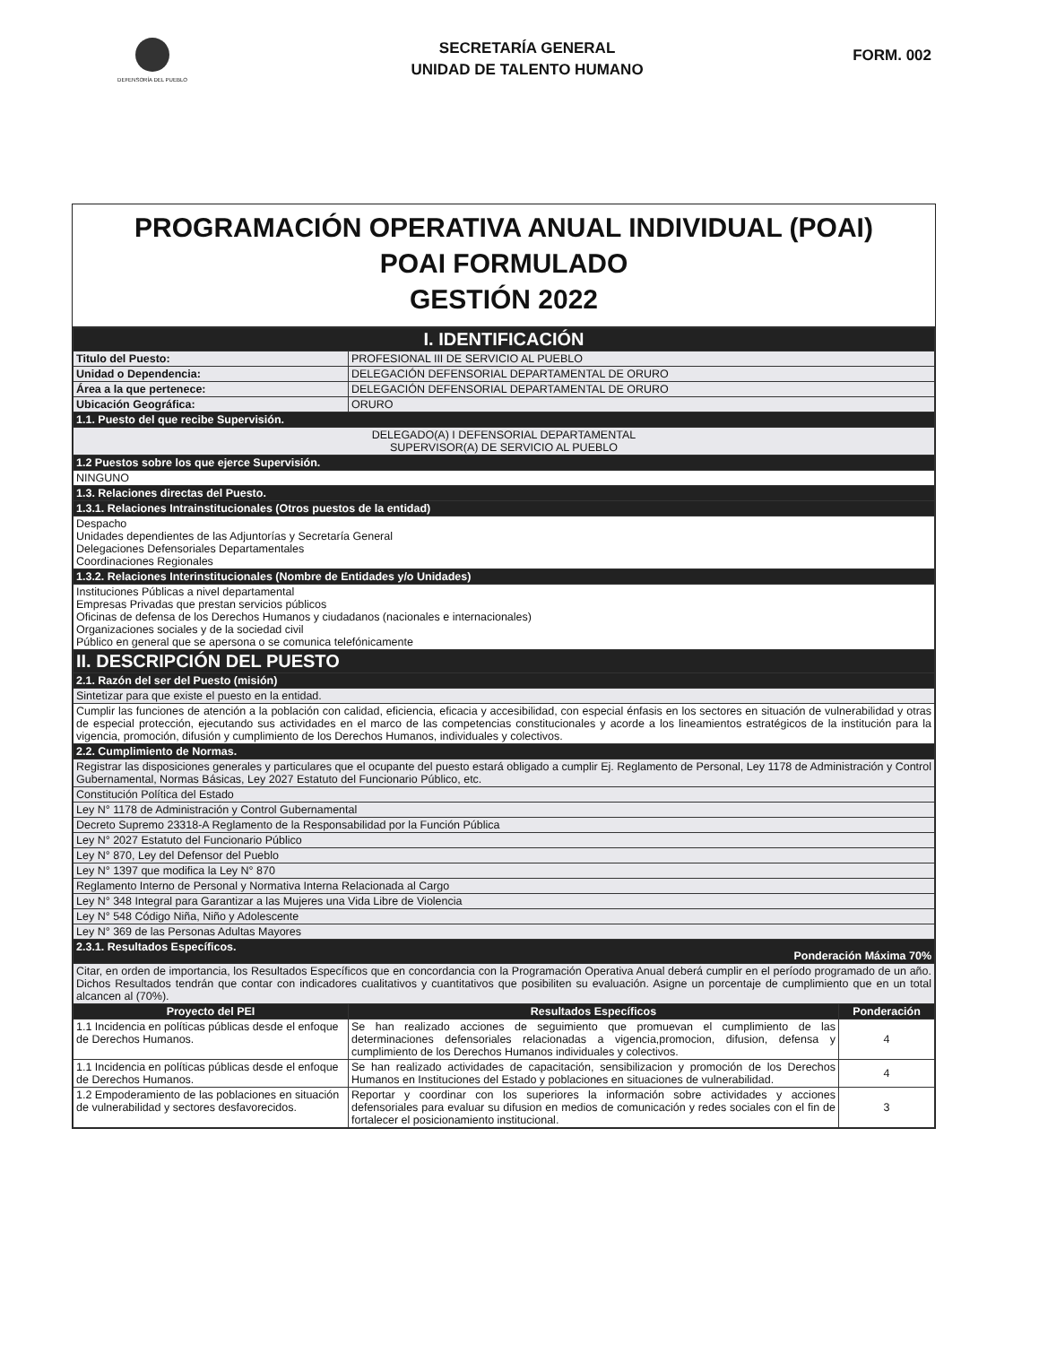DEFENSORÍA DEL PUEBLO
SECRETARÍA GENERAL
UNIDAD DE TALENTO HUMANO
FORM. 002
PROGRAMACIÓN OPERATIVA ANUAL INDIVIDUAL (POAI)
POAI FORMULADO
GESTIÓN 2022
| I. IDENTIFICACIÓN | | |
| Titulo del Puesto: | PROFESIONAL III DE SERVICIO AL PUEBLO | |
| Unidad o Dependencia: | DELEGACIÓN DEFENSORIAL DEPARTAMENTAL DE ORURO | |
| Área a la que pertenece: | DELEGACIÓN DEFENSORIAL DEPARTAMENTAL DE ORURO | |
| Ubicación Geográfica: | ORURO | |
| 1.1. Puesto del que recibe Supervisión. | | |
| DELEGADO(A) I DEFENSORIAL DEPARTAMENTAL SUPERVISOR(A) DE SERVICIO AL PUEBLO | | |
| 1.2 Puestos sobre los que ejerce Supervisión. | | |
| NINGUNO | | |
| 1.3. Relaciones directas del Puesto. | | |
| 1.3.1. Relaciones Intrainstitucionales (Otros puestos de la entidad) | | |
| Despacho Unidades dependientes de las Adjuntorías y Secretaría General Delegaciones Defensoriales Departamentales Coordinaciones Regionales | | |
| 1.3.2. Relaciones Interinstitucionales (Nombre de Entidades y/o Unidades) | | |
| Instituciones Públicas a nivel departamental Empresas Privadas que prestan servicios públicos Oficinas de defensa de los Derechos Humanos y ciudadanos (nacionales e internacionales) Organizaciones sociales y de la sociedad civil Público en general que se apersona o se comunica telefónicamente | | |
| II. DESCRIPCIÓN DEL PUESTO | | |
| 2.1. Razón del ser del Puesto (misión) | | |
| Sintetizar para que existe el puesto en la entidad. | | |
| Cumplir las funciones de atención a la población con calidad, eficiencia, eficacia y accesibilidad, con especial énfasis en los sectores en situación de vulnerabilidad y otras de especial protección, ejecutando sus actividades en el marco de las competencias constitucionales y acorde a los lineamientos estratégicos de la institución para la vigencia, promoción, difusión y cumplimiento de los Derechos Humanos, individuales y colectivos. | | |
| 2.2. Cumplimiento de Normas. | | |
| Registrar las disposiciones generales y particulares que el ocupante del puesto estará obligado a cumplir Ej. Reglamento de Personal, Ley 1178 de Administración y Control Gubernamental, Normas Básicas, Ley 2027 Estatuto del Funcionario Público, etc. | | |
| Constitución Política del Estado | | |
| Ley N° 1178 de Administración y Control Gubernamental | | |
| Decreto Supremo 23318-A Reglamento de la Responsabilidad por la Función Pública | | |
| Ley N° 2027 Estatuto del Funcionario Público | | |
| Ley N° 870, Ley del Defensor del Pueblo | | |
| Ley N° 1397 que modifica la Ley N° 870 | | |
| Reglamento Interno de Personal y Normativa Interna Relacionada al Cargo | | |
| Ley N° 348 Integral para Garantizar a las Mujeres una Vida Libre de Violencia | | |
| Ley N° 548 Código Niña, Niño y Adolescente | | |
| Ley N° 369 de las Personas Adultas Mayores | | |
| 2.3.1. Resultados Específicos. Ponderación Máxima 70% | | |
| Citar, en orden de importancia, los Resultados Específicos que en concordancia con la Programación Operativa Anual deberá cumplir en el período programado de un año. Dichos Resultados tendrán que contar con indicadores cualitativos y cuantitativos que posibiliten su evaluación. Asigne un porcentaje de cumplimiento que en un total alcancen al (70%). | | |
| Proyecto del PEI | Resultados Específicos | Ponderación |
| 1.1 Incidencia en políticas públicas desde el enfoque de Derechos Humanos. | Se han realizado acciones de seguimiento que promuevan el cumplimiento de las determinaciones defensoriales relacionadas a vigencia,promocion, difusion, defensa y cumplimiento de los Derechos Humanos individuales y colectivos. | 4 |
| 1.1 Incidencia en políticas públicas desde el enfoque de Derechos Humanos. | Se han realizado actividades de capacitación, sensibilizacion y promoción de los Derechos Humanos en Instituciones del Estado y poblaciones en situaciones de vulnerabilidad. | 4 |
| 1.2 Empoderamiento de las poblaciones en situación de vulnerabilidad y sectores desfavorecidos. | Reportar y coordinar con los superiores la información sobre actividades y acciones defensoriales para evaluar su difusion en medios de comunicación y redes sociales con el fin de fortalecer el posicionamiento institucional. | 3 |